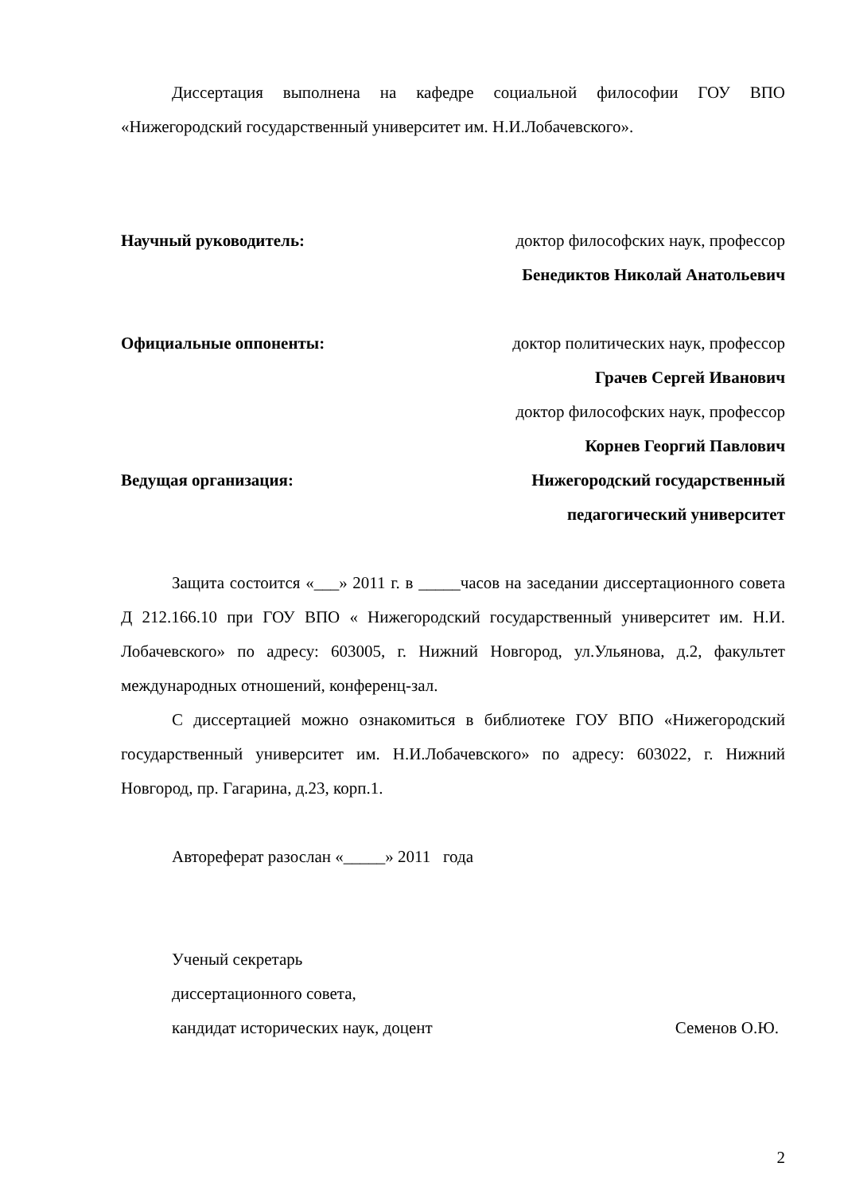Диссертация выполнена на кафедре социальной философии ГОУ ВПО «Нижегородский государственный университет им. Н.И.Лобачевского».
Научный руководитель: доктор философских наук, профессор
Бенедиктов Николай Анатольевич
Официальные оппоненты: доктор политических наук, профессор
Грачев Сергей Иванович
доктор философских наук, профессор
Корнев Георгий Павлович
Ведущая организация: Нижегородский государственный
педагогический университет
Защита состоится «___» 2011 г. в _____часов на заседании диссертационного совета Д 212.166.10 при ГОУ ВПО « Нижегородский государственный университет им. Н.И. Лобачевского» по адресу: 603005, г. Нижний Новгород, ул.Ульянова, д.2, факультет международных отношений, конференц-зал.
С диссертацией можно ознакомиться в библиотеке ГОУ ВПО «Нижегородский государственный университет им. Н.И.Лобачевского» по адресу: 603022, г. Нижний Новгород, пр. Гагарина, д.23, корп.1.
Автореферат разослан «_____» 2011 года
Ученый секретарь
диссертационного совета,
кандидат исторических наук, доцент Семенов О.Ю.
2